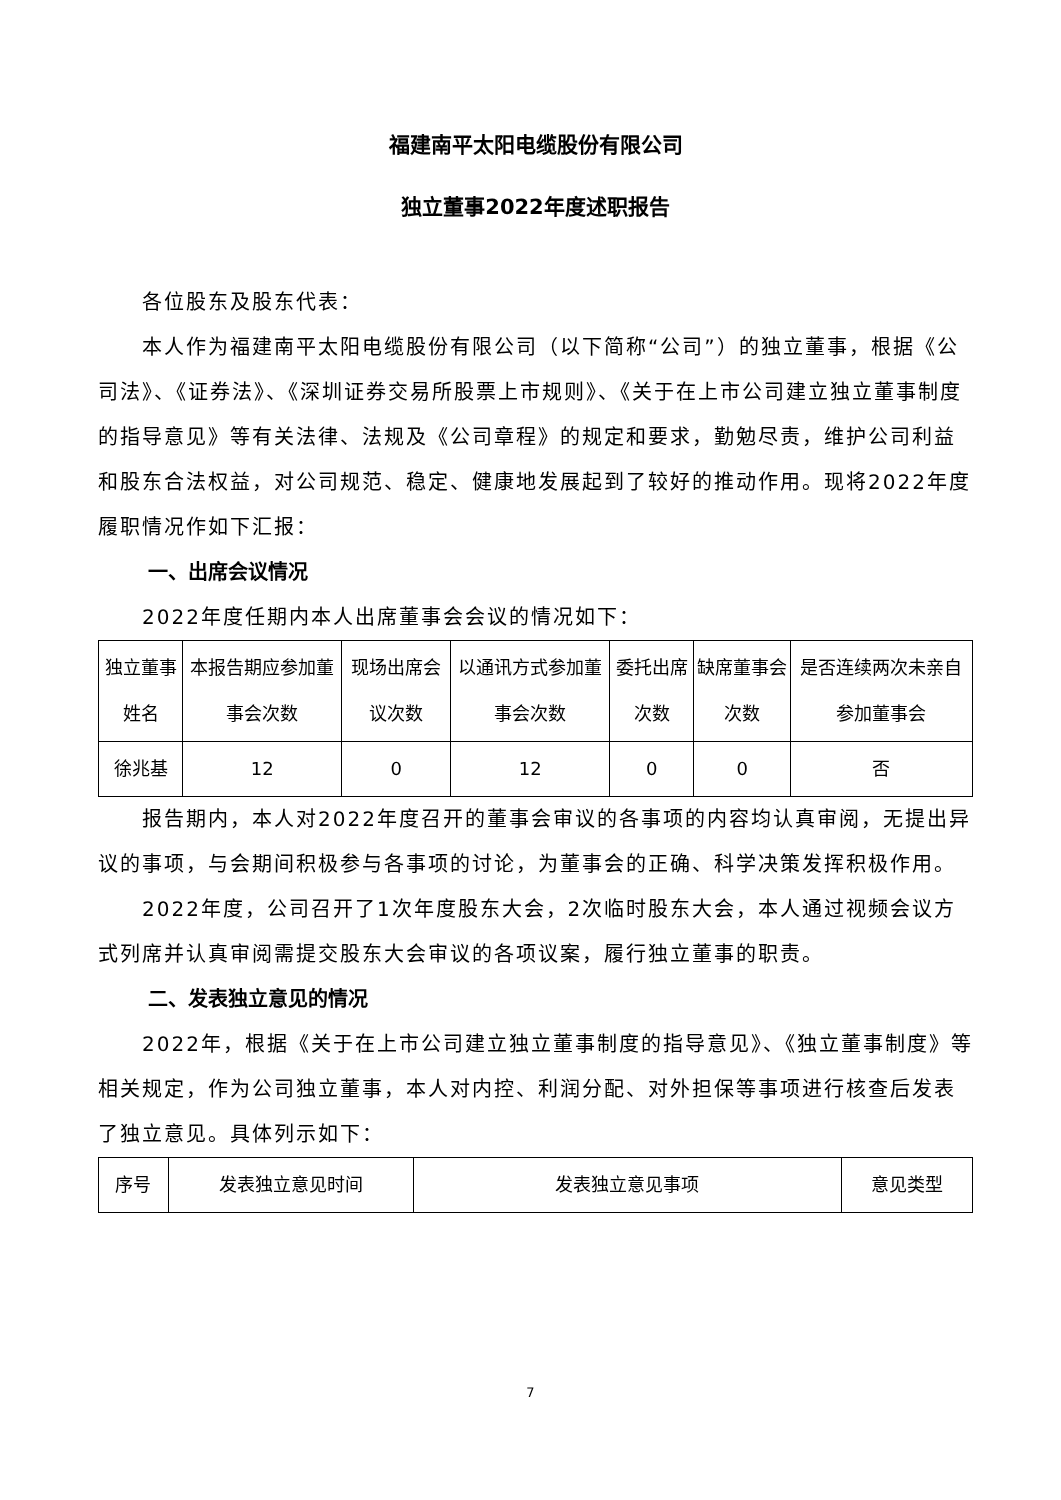福建南平太阳电缆股份有限公司
独立董事2022年度述职报告
各位股东及股东代表：
本人作为福建南平太阳电缆股份有限公司（以下简称“公司”）的独立董事，根据《公司法》、《证券法》、《深圳证券交易所股票上市规则》、《关于在上市公司建立独立董事制度的指导意见》等有关法律、法规及《公司章程》的规定和要求，勤勉尽责，维护公司利益和股东合法权益，对公司规范、稳定、健康地发展起到了较好的推动作用。现将2022年度履职情况作如下汇报：
一、出席会议情况
2022年度任期内本人出席董事会会议的情况如下：
| 独立董事姓名 | 本报告期应参加董事会次数 | 现场出席会议次数 | 以通讯方式参加董事会次数 | 委托出席次数 | 缺席董事会次数 | 是否连续两次未亲自参加董事会 |
| 徐兆基 | 12 | 0 | 12 | 0 | 0 | 否 |
报告期内，本人对2022年度召开的董事会审议的各事项的内容均认真审阅，无提出异议的事项，与会期间积极参与各事项的讨论，为董事会的正确、科学决策发挥积极作用。
2022年度，公司召开了1次年度股东大会，2次临时股东大会，本人通过视频会议方式列席并认真审阅需提交股东大会审议的各项议案，履行独立董事的职责。
二、发表独立意见的情况
2022年，根据《关于在上市公司建立独立董事制度的指导意见》、《独立董事制度》等相关规定，作为公司独立董事，本人对内控、利润分配、对外担保等事项进行核查后发表了独立意见。具体列示如下：
| 序号 | 发表独立意见时间 | 发表独立意见事项 | 意见类型 |
7